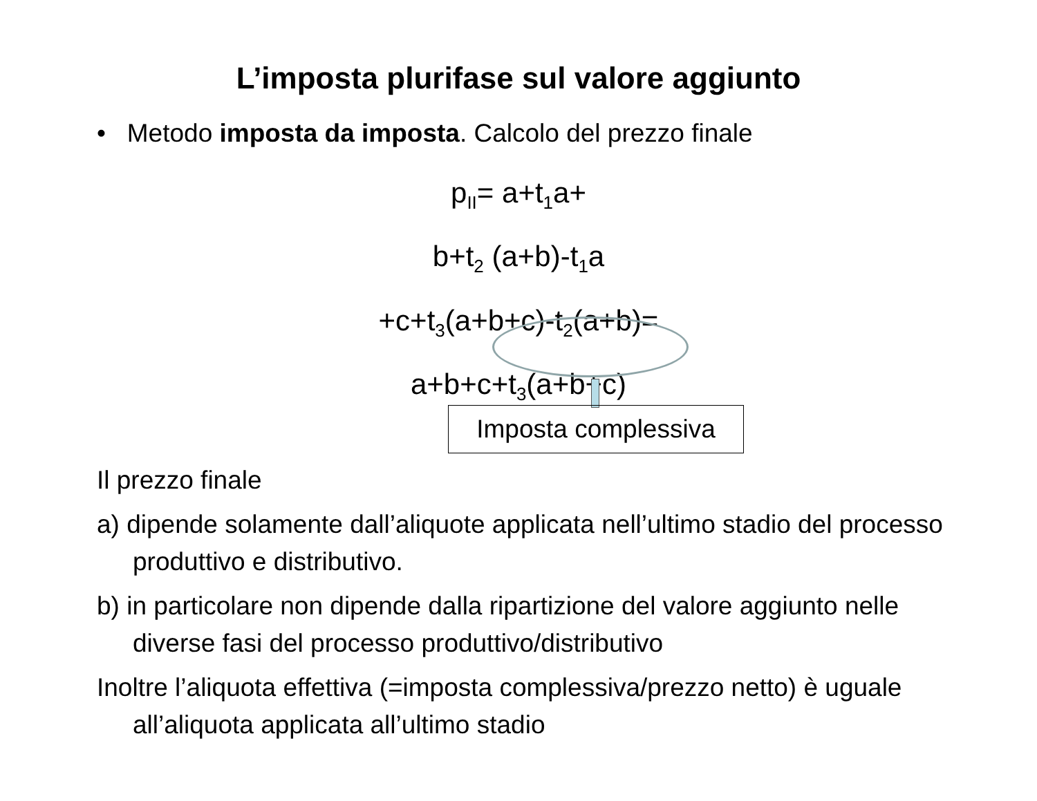L’imposta plurifase sul valore aggiunto
• Metodo imposta da imposta. Calcolo del prezzo finale
p<sub>II</sub>= a+t<sub>1</sub>a+
b+t<sub>2</sub> (a+b)-t<sub>1</sub>a
+c+t<sub>3</sub>(a+b+c)-t<sub>2</sub>(a+b)=
a+b+c+t<sub>3</sub>(a+b+c)
Imposta complessiva
Il prezzo finale
a) dipende solamente dall’aliquote applicata nell’ultimo stadio del processo produttivo e distributivo.
b) in particolare non dipende dalla ripartizione del valore aggiunto nelle diverse fasi del processo produttivo/distributivo
Inoltre l’aliquota effettiva (=imposta complessiva/prezzo netto) è uguale all’aliquota applicata all’ultimo stadio